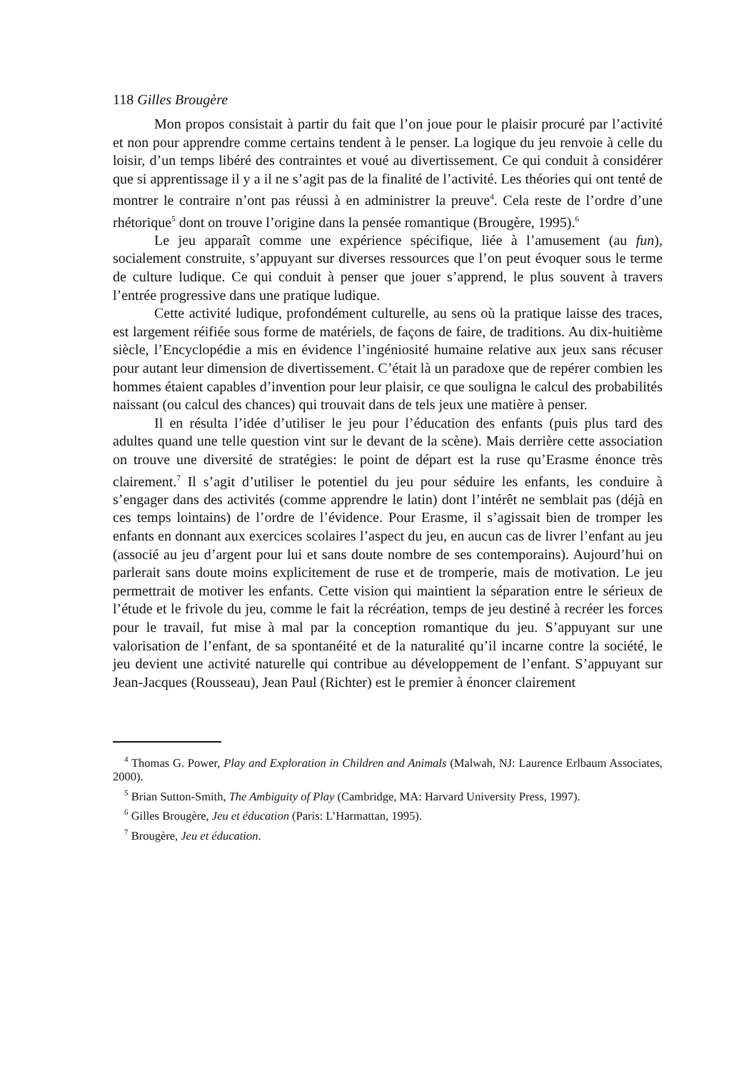118 Gilles Brougère
Mon propos consistait à partir du fait que l’on joue pour le plaisir procuré par l’activité et non pour apprendre comme certains tendent à le penser. La logique du jeu renvoie à celle du loisir, d’un temps libéré des contraintes et voué au divertissement. Ce qui conduit à considérer que si apprentissage il y a il ne s’agit pas de la finalité de l’activité. Les théories qui ont tenté de montrer le contraire n’ont pas réussi à en administrer la preuve<sup>4</sup>. Cela reste de l’ordre d’une rhétorique<sup>5</sup> dont on trouve l’origine dans la pensée romantique (Brougère, 1995).<sup>6</sup>
Le jeu apparaît comme une expérience spécifique, liée à l’amusement (au fun), socialement construite, s’appuyant sur diverses ressources que l’on peut évoquer sous le terme de culture ludique. Ce qui conduit à penser que jouer s’apprend, le plus souvent à travers l’entrée progressive dans une pratique ludique.
Cette activité ludique, profondément culturelle, au sens où la pratique laisse des traces, est largement réifiée sous forme de matériels, de façons de faire, de traditions. Au dix-huitième siècle, l’Encyclopédie a mis en évidence l’ingéniosité humaine relative aux jeux sans récuser pour autant leur dimension de divertissement. C’était là un paradoxe que de repérer combien les hommes étaient capables d’invention pour leur plaisir, ce que souligna le calcul des probabilités naissant (ou calcul des chances) qui trouvait dans de tels jeux une matière à penser.
Il en résulta l’idée d’utiliser le jeu pour l’éducation des enfants (puis plus tard des adultes quand une telle question vint sur le devant de la scène). Mais derrière cette association on trouve une diversité de stratégies: le point de départ est la ruse qu’Erasme énonce très clairement.<sup>7</sup> Il s’agit d’utiliser le potentiel du jeu pour séduire les enfants, les conduire à s’engager dans des activités (comme apprendre le latin) dont l’intérêt ne semblait pas (déjà en ces temps lointains) de l’ordre de l’évidence. Pour Erasme, il s’agissait bien de tromper les enfants en donnant aux exercices scolaires l’aspect du jeu, en aucun cas de livrer l’enfant au jeu (associé au jeu d’argent pour lui et sans doute nombre de ses contemporains). Aujourd’hui on parlerait sans doute moins explicitement de ruse et de tromperie, mais de motivation. Le jeu permettrait de motiver les enfants. Cette vision qui maintient la séparation entre le sérieux de l’étude et le frivole du jeu, comme le fait la récréation, temps de jeu destiné à recréer les forces pour le travail, fut mise à mal par la conception romantique du jeu. S’appuyant sur une valorisation de l’enfant, de sa spontanéité et de la naturalité qu’il incarne contre la société, le jeu devient une activité naturelle qui contribue au développement de l’enfant. S’appuyant sur Jean-Jacques (Rousseau), Jean Paul (Richter) est le premier à énoncer clairement
<sup>4</sup> Thomas G. Power, Play and Exploration in Children and Animals (Malwah, NJ: Laurence Erlbaum Associates, 2000).
<sup>5</sup> Brian Sutton-Smith, The Ambiguity of Play (Cambridge, MA: Harvard University Press, 1997).
<sup>6</sup> Gilles Brougère, Jeu et éducation (Paris: L’Harmattan, 1995).
<sup>7</sup> Brougère, Jeu et éducation.